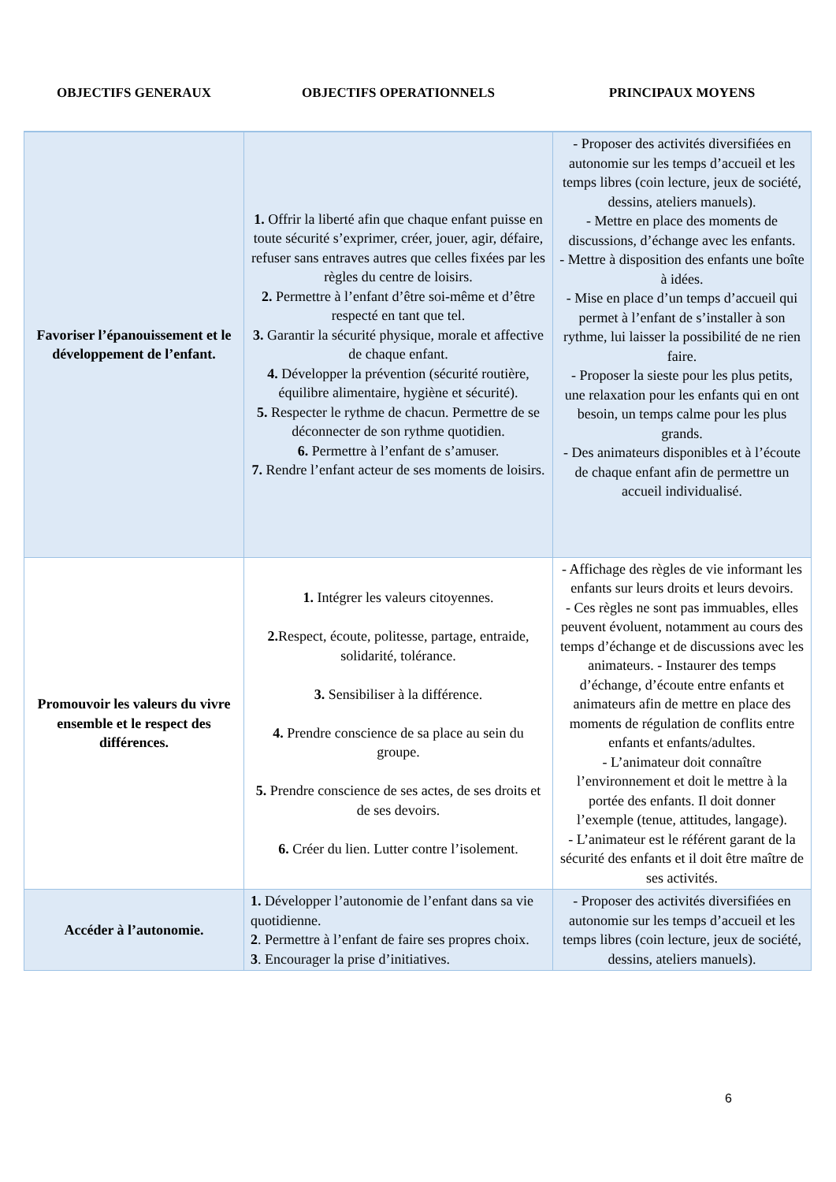| OBJECTIFS GENERAUX | OBJECTIFS OPERATIONNELS | PRINCIPAUX MOYENS |
| --- | --- | --- |
| Favoriser l’épanouissement et le développement de l’enfant. | 1. Offrir la liberté afin que chaque enfant puisse en toute sécurité s’exprimer, créer, jouer, agir, défaire, refuser sans entraves autres que celles fixées par les règles du centre de loisirs. 2. Permettre à l’enfant d’être soi-même et d’être respecté en tant que tel. 3. Garantir la sécurité physique, morale et affective de chaque enfant. 4. Développer la prévention (sécurité routière, équilibre alimentaire, hygiène et sécurité). 5. Respecter le rythme de chacun. Permettre de se déconnecter de son rythme quotidien. 6. Permettre à l’enfant de s’amuser. 7. Rendre l’enfant acteur de ses moments de loisirs. | - Proposer des activités diversifiées en autonomie sur les temps d’accueil et les temps libres (coin lecture, jeux de société, dessins, ateliers manuels). - Mettre en place des moments de discussions, d’échange avec les enfants. - Mettre à disposition des enfants une boîte à idées. - Mise en place d’un temps d’accueil qui permet à l’enfant de s’installer à son rythme, lui laisser la possibilité de ne rien faire. - Proposer la sieste pour les plus petits, une relaxation pour les enfants qui en ont besoin, un temps calme pour les plus grands. - Des animateurs disponibles et à l’écoute de chaque enfant afin de permettre un accueil individualisé. |
| Promouvoir les valeurs du vivre ensemble et le respect des différences. | 1. Intégrer les valeurs citoyennes. 2. Respect, écoute, politesse, partage, entraide, solidarité, tolérance. 3. Sensibiliser à la différence. 4. Prendre conscience de sa place au sein du groupe. 5. Prendre conscience de ses actes, de ses droits et de ses devoirs. 6. Créer du lien. Lutter contre l’isolement. | - Affichage des règles de vie informant les enfants sur leurs droits et leurs devoirs. - Ces règles ne sont pas immuables, elles peuvent évoluent, notamment au cours des temps d’échange et de discussions avec les animateurs. - Instaurer des temps d’échange, d’écoute entre enfants et animateurs afin de mettre en place des moments de régulation de conflits entre enfants et enfants/adultes. - L’animateur doit connaître l’environnement et doit le mettre à la portée des enfants. Il doit donner l’exemple (tenue, attitudes, langage). - L’animateur est le référent garant de la sécurité des enfants et il doit être maître de ses activités. |
| Accéder à l’autonomie. | 1. Développer l’autonomie de l’enfant dans sa vie quotidienne. 2 . Permettre à l’enfant de faire ses propres choix. 3 . Encourager la prise d’initiatives. | - Proposer des activités diversifiées en autonomie sur les temps d’accueil et les temps libres (coin lecture, jeux de société, dessins, ateliers manuels). |
6